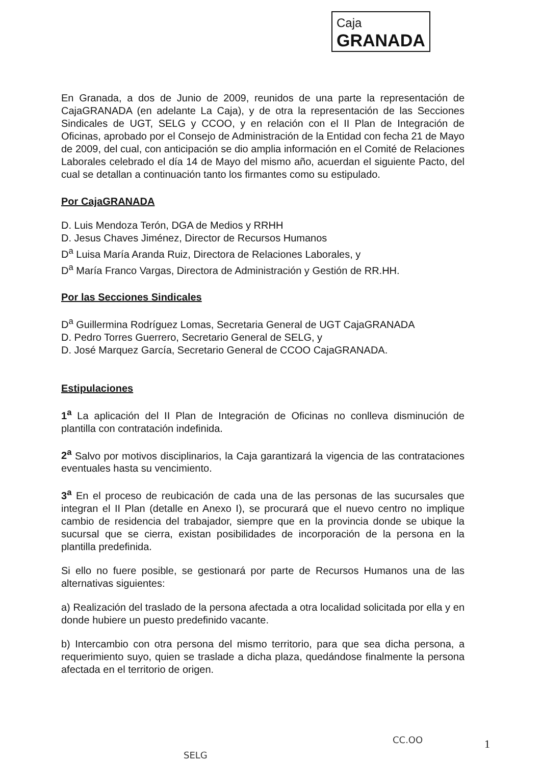Caja
GRANADA
En Granada, a dos de Junio de 2009, reunidos de una parte la representación de CajaGRANADA (en adelante La Caja), y de otra la representación de las Secciones Sindicales de UGT, SELG y CCOO, y en relación con el II Plan de Integración de Oficinas, aprobado por el Consejo de Administración de la Entidad con fecha 21 de Mayo de 2009, del cual, con anticipación se dio amplia información en el Comité de Relaciones Laborales celebrado el día 14 de Mayo del mismo año, acuerdan el siguiente Pacto, del cual se detallan a continuación tanto los firmantes como su estipulado.
Por CajaGRANADA
D. Luis Mendoza Terón, DGA de Medios y RRHH
D. Jesus Chaves Jiménez, Director de Recursos Humanos
D<sup>a</sup> Luisa María Aranda Ruiz, Directora de Relaciones Laborales, y
D<sup>a</sup> María Franco Vargas, Directora de Administración y Gestión de RR.HH.
Por las Secciones Sindicales
D<sup>a</sup> Guillermina Rodríguez Lomas, Secretaria General de UGT CajaGRANADA
D. Pedro Torres Guerrero, Secretario General de SELG, y
D. José Marquez García, Secretario General de CCOO CajaGRANADA.
Estipulaciones
1<sup>a</sup> La aplicación del II Plan de Integración de Oficinas no conlleva disminución de plantilla con contratación indefinida.
2<sup>a</sup> Salvo por motivos disciplinarios, la Caja garantizará la vigencia de las contrataciones eventuales hasta su vencimiento.
3<sup>a</sup> En el proceso de reubicación de cada una de las personas de las sucursales que integran el II Plan (detalle en Anexo I), se procurará que el nuevo centro no implique cambio de residencia del trabajador, siempre que en la provincia donde se ubique la sucursal que se cierra, existan posibilidades de incorporación de la persona en la plantilla predefinida.
Si ello no fuere posible, se gestionará por parte de Recursos Humanos una de las alternativas siguientes:
a) Realización del traslado de la persona afectada a otra localidad solicitada por ella y en donde hubiere un puesto predefinido vacante.
b) Intercambio con otra persona del mismo territorio, para que sea dicha persona, a requerimiento suyo, quien se traslade a dicha plaza, quedándose finalmente la persona afectada en el territorio de origen.
SELG
CC.OO 1